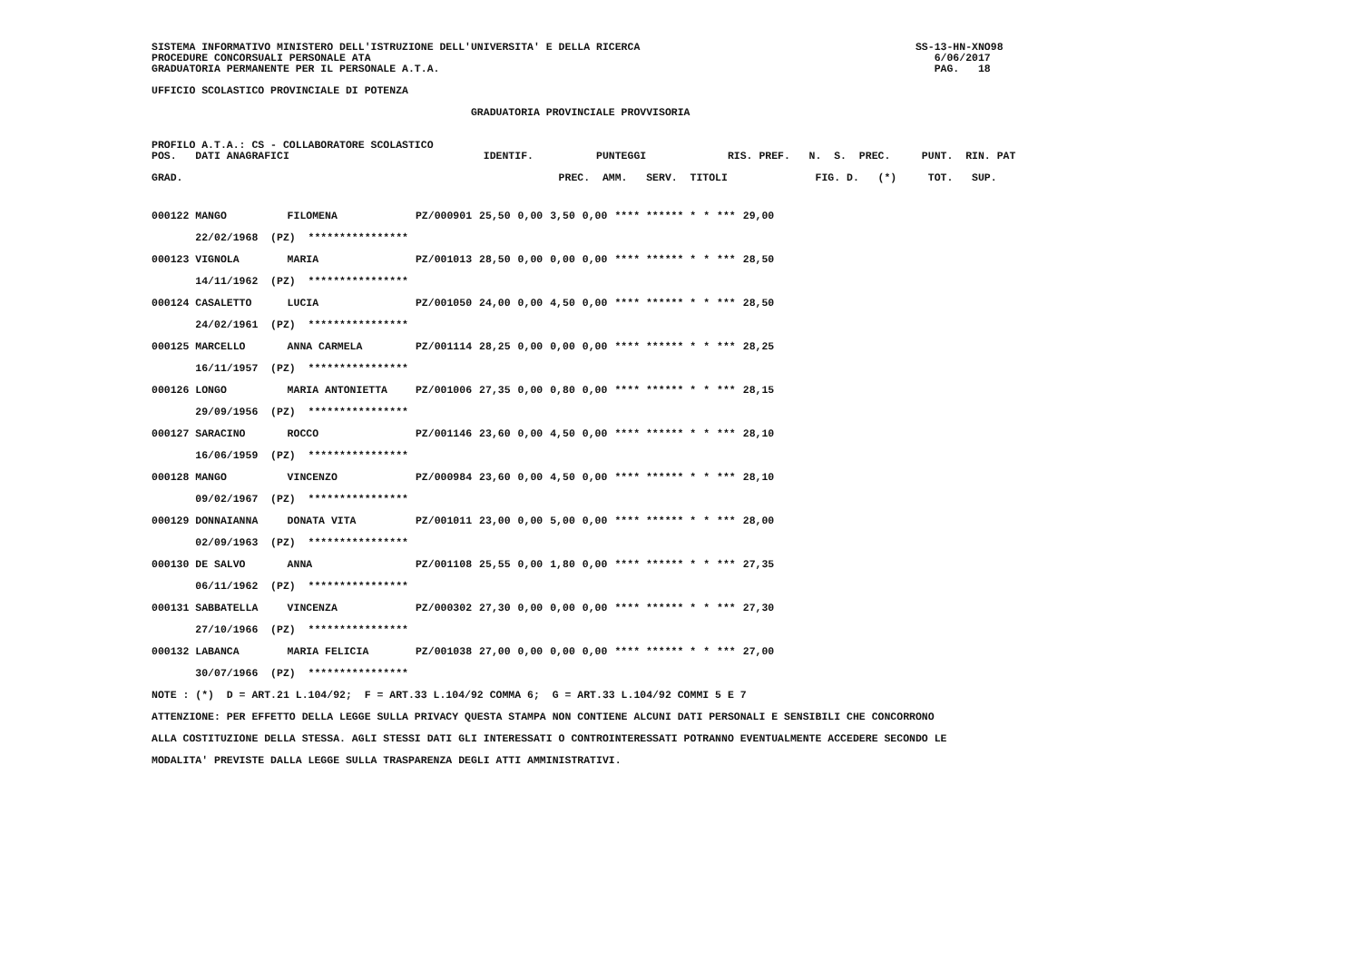SISTEMA INFORMATIVO MINISTERO DELL'ISTRUZIONE DELL'UNIVERSITA' E DELLA RICERCA                                            SS-13-HN-XNO98
PROCEDURE CONCORSUALI PERSONALE ATA                                                                                          6/06/2017
GRADUATORIA PERMANENTE PER IL PERSONALE A.T.A.                                                                               PAG.   18
UFFICIO SCOLASTICO PROVINCIALE DI POTENZA
                                                   GRADUATORIA PROVINCIALE PROVVISORIA
PROFILO A.T.A.: CS - COLLABORATORE SCOLASTICO
POS.   DATI ANAGRAFICI                               IDENTIF.          PUNTEGGI             RIS. PREF.   N.  S.  PREC.     PUNT.  RIN. PAT

GRAD.                                                            PREC.  AMM.   SERV.  TITOLI              FIG. D.   (*)     TOT.   SUP.
| 000122 MANGO | FILOMENA | PZ/000901 | 25,50 | 0,00 | 3,50 | 0,00 | **** ****** * | * | *** | 29,00 |
| 22/02/1968 (PZ) **************** | | | | | | | | | | |
| 000123 VIGNOLA | MARIA | PZ/001013 | 28,50 | 0,00 | 0,00 | 0,00 | **** ****** * | * | *** | 28,50 |
| 14/11/1962 (PZ) **************** | | | | | | | | | | |
| 000124 CASALETTO | LUCIA | PZ/001050 | 24,00 | 0,00 | 4,50 | 0,00 | **** ****** * | * | *** | 28,50 |
| 24/02/1961 (PZ) **************** | | | | | | | | | | |
| 000125 MARCELLO | ANNA CARMELA | PZ/001114 | 28,25 | 0,00 | 0,00 | 0,00 | **** ****** * | * | *** | 28,25 |
| 16/11/1957 (PZ) **************** | | | | | | | | | | |
| 000126 LONGO | MARIA ANTONIETTA | PZ/001006 | 27,35 | 0,00 | 0,80 | 0,00 | **** ****** * | * | *** | 28,15 |
| 29/09/1956 (PZ) **************** | | | | | | | | | | |
| 000127 SARACINO | ROCCO | PZ/001146 | 23,60 | 0,00 | 4,50 | 0,00 | **** ****** * | * | *** | 28,10 |
| 16/06/1959 (PZ) **************** | | | | | | | | | | |
| 000128 MANGO | VINCENZO | PZ/000984 | 23,60 | 0,00 | 4,50 | 0,00 | **** ****** * | * | *** | 28,10 |
| 09/02/1967 (PZ) **************** | | | | | | | | | | |
| 000129 DONNAIANNA | DONATA VITA | PZ/001011 | 23,00 | 0,00 | 5,00 | 0,00 | **** ****** * | * | *** | 28,00 |
| 02/09/1963 (PZ) **************** | | | | | | | | | | |
| 000130 DE SALVO | ANNA | PZ/001108 | 25,55 | 0,00 | 1,80 | 0,00 | **** ****** * | * | *** | 27,35 |
| 06/11/1962 (PZ) **************** | | | | | | | | | | |
| 000131 SABBATELLA | VINCENZA | PZ/000302 | 27,30 | 0,00 | 0,00 | 0,00 | **** ****** * | * | *** | 27,30 |
| 27/10/1966 (PZ) **************** | | | | | | | | | | |
| 000132 LABANCA | MARIA FELICIA | PZ/001038 | 27,00 | 0,00 | 0,00 | 0,00 | **** ****** * | * | *** | 27,00 |
| 30/07/1966 (PZ) **************** | | | | | | | | | | |
NOTE : (*)  D = ART.21 L.104/92;  F = ART.33 L.104/92 COMMA 6;  G = ART.33 L.104/92 COMMI 5 E 7
ATTENZIONE: PER EFFETTO DELLA LEGGE SULLA PRIVACY QUESTA STAMPA NON CONTIENE ALCUNI DATI PERSONALI E SENSIBILI CHE CONCORRONO
ALLA COSTITUZIONE DELLA STESSA. AGLI STESSI DATI GLI INTERESSATI O CONTROINTERESSATI POTRANNO EVENTUALMENTE ACCEDERE SECONDO LE
MODALITA' PREVISTE DALLA LEGGE SULLA TRASPARENZA DEGLI ATTI AMMINISTRATIVI.